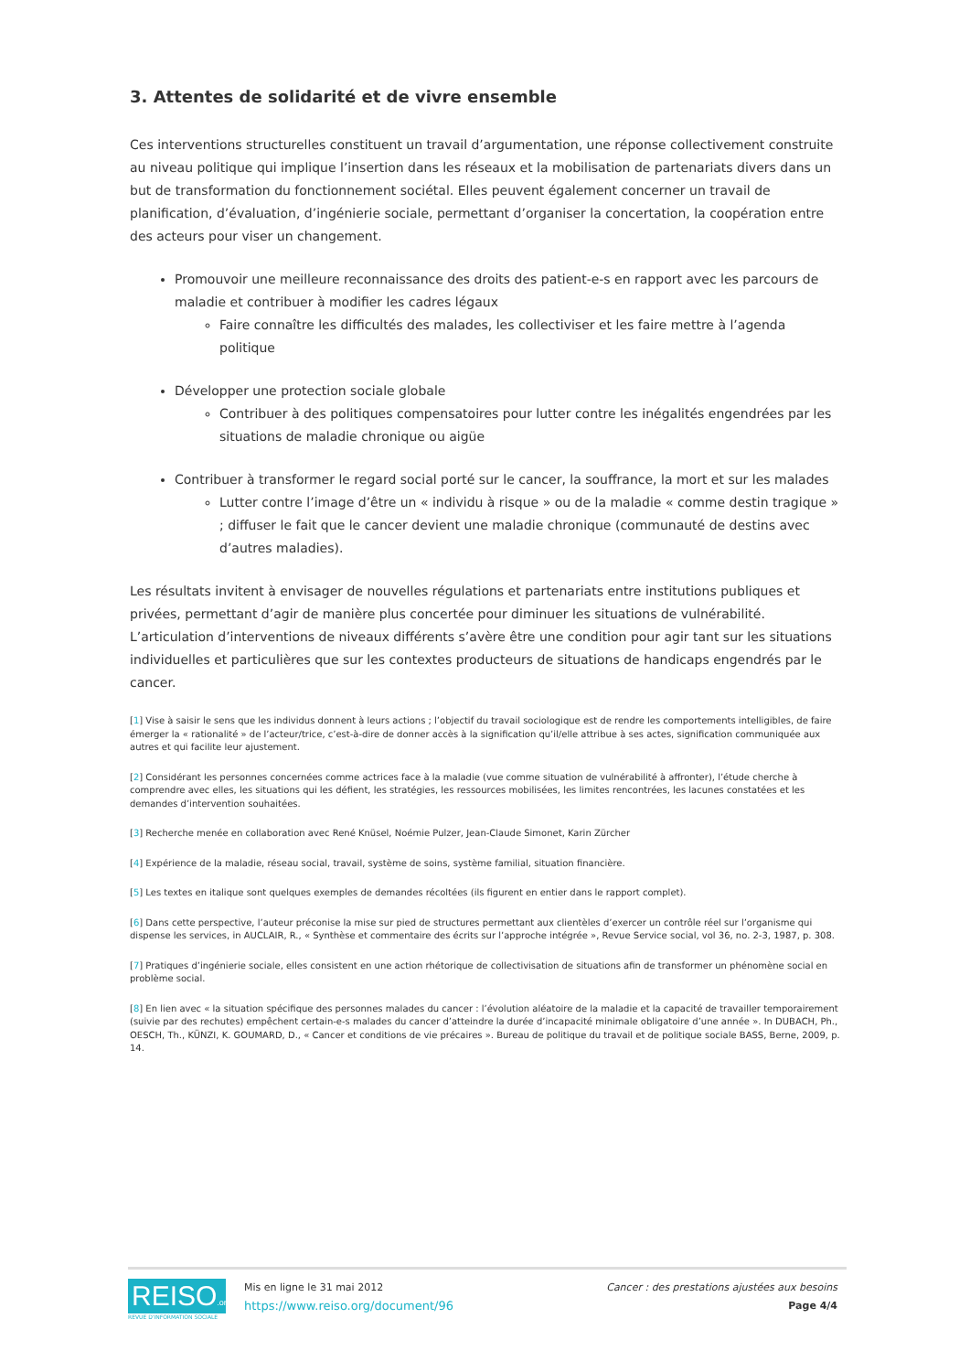3. Attentes de solidarité et de vivre ensemble
Ces interventions structurelles constituent un travail d’argumentation, une réponse collectivement construite au niveau politique qui implique l’insertion dans les réseaux et la mobilisation de partenariats divers dans un but de transformation du fonctionnement sociétal. Elles peuvent également concerner un travail de planification, d’évaluation, d’ingénierie sociale, permettant d’organiser la concertation, la coopération entre des acteurs pour viser un changement.
Promouvoir une meilleure reconnaissance des droits des patient-e-s en rapport avec les parcours de maladie et contribuer à modifier les cadres légaux
Faire connaître les difficultés des malades, les collectiviser et les faire mettre à l’agenda politique
Développer une protection sociale globale
Contribuer à des politiques compensatoires pour lutter contre les inégalités engendrées par les situations de maladie chronique ou aigüe
Contribuer à transformer le regard social porté sur le cancer, la souffrance, la mort et sur les malades
Lutter contre l’image d’être un « individu à risque » ou de la maladie « comme destin tragique » ; diffuser le fait que le cancer devient une maladie chronique (communauté de destins avec d’autres maladies).
Les résultats invitent à envisager de nouvelles régulations et partenariats entre institutions publiques et privées, permettant d’agir de manière plus concertée pour diminuer les situations de vulnérabilité. L’articulation d’interventions de niveaux différents s’avère être une condition pour agir tant sur les situations individuelles et particulières que sur les contextes producteurs de situations de handicaps engendrés par le cancer.
[1] Vise à saisir le sens que les individus donnent à leurs actions ; l’objectif du travail sociologique est de rendre les comportements intelligibles, de faire émerger la « rationalité » de l’acteur/trice, c’est-à-dire de donner accès à la signification qu’il/elle attribue à ses actes, signification communiquée aux autres et qui facilite leur ajustement.
[2] Considérant les personnes concernées comme actrices face à la maladie (vue comme situation de vulnérabilité à affronter), l’étude cherche à comprendre avec elles, les situations qui les défient, les stratégies, les ressources mobilisées, les limites rencontrées, les lacunes constatées et les demandes d’intervention souhaitées.
[3] Recherche menée en collaboration avec René Knüsel, Noémie Pulzer, Jean-Claude Simonet, Karin Zürcher
[4] Expérience de la maladie, réseau social, travail, système de soins, système familial, situation financière.
[5] Les textes en italique sont quelques exemples de demandes récoltées (ils figurent en entier dans le rapport complet).
[6] Dans cette perspective, l’auteur préconise la mise sur pied de structures permettant aux clientèles d’exercer un contrôle réel sur l’organisme qui dispense les services, in AUCLAIR, R., « Synthèse et commentaire des écrits sur l’approche intégrée », Revue Service social, vol 36, no. 2-3, 1987, p. 308.
[7] Pratiques d’ingénierie sociale, elles consistent en une action rhétorique de collectivisation de situations afin de transformer un phénomène social en problème social.
[8] En lien avec « la situation spécifique des personnes malades du cancer : l’évolution aléatoire de la maladie et la capacité de travailler temporairement (suivie par des rechutes) empêchent certain-e-s malades du cancer d’atteindre la durée d’incapacité minimale obligatoire d’une année ». In DUBACH, Ph., OESCH, Th., KÜNZI, K. GOUMARD, D., « Cancer et conditions de vie précaires ». Bureau de politique du travail et de politique sociale BASS, Berne, 2009, p. 14.
REISO.org
REVUE D'INFORMATION SOCIALE
Mis en ligne le 31 mai 2012
https://www.reiso.org/document/96
Cancer : des prestations ajustées aux besoins
Page 4/4